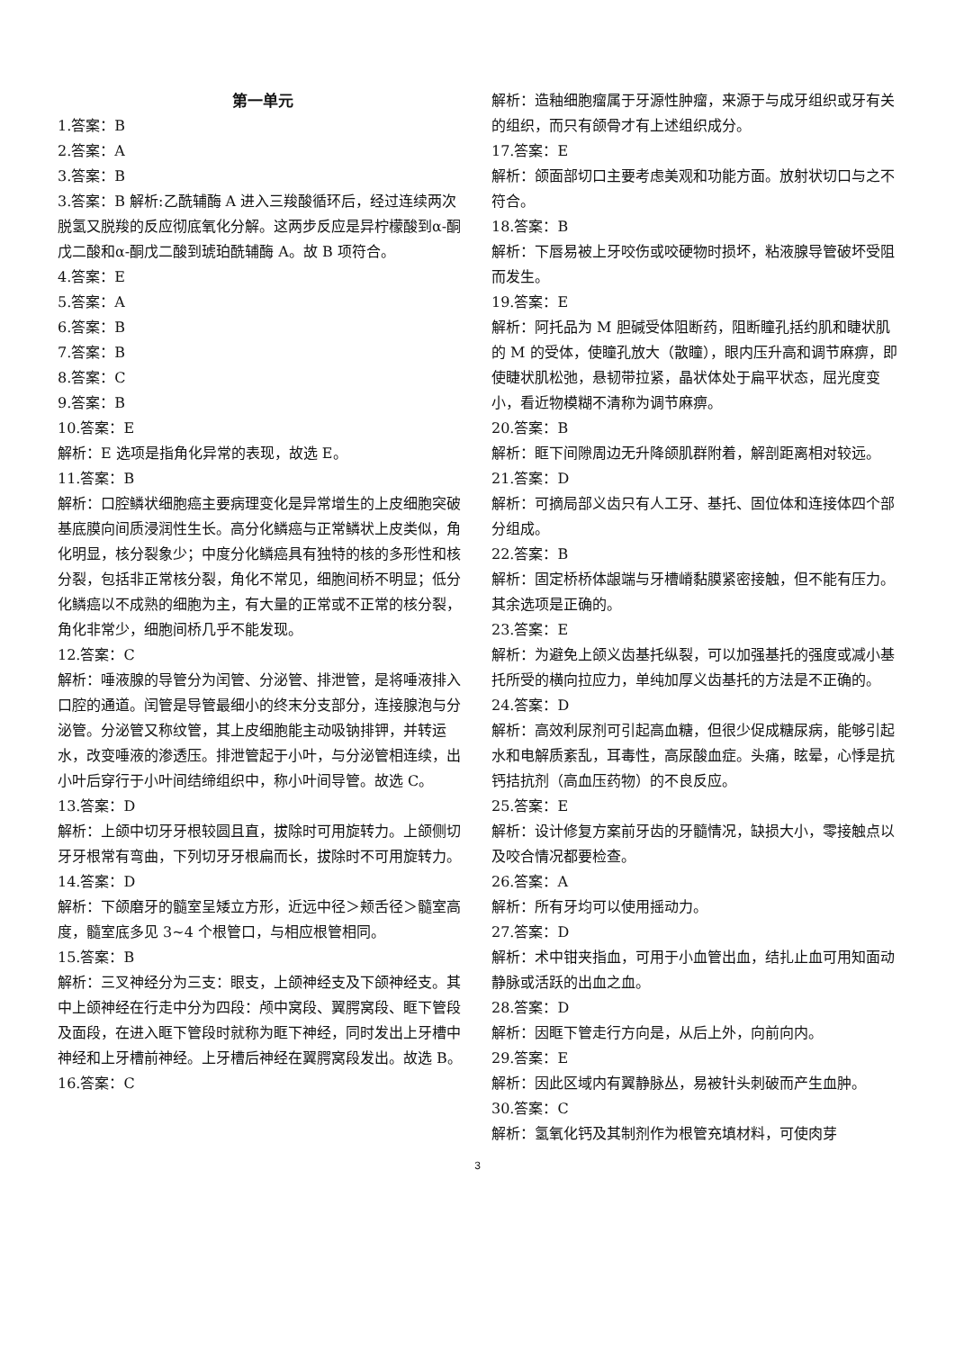第一单元
1.答案：B
2.答案：A
3.答案：B
3.答案：B 解析:乙酰辅酶 A 进入三羧酸循环后，经过连续两次脱氢又脱羧的反应彻底氧化分解。这两步反应是异柠檬酸到α-酮戊二酸和α-酮戊二酸到琥珀酰辅酶 A。故 B 项符合。
4.答案：E
5.答案：A
6.答案：B
7.答案：B
8.答案：C
9.答案：B
10.答案：E
解析：E 选项是指角化异常的表现，故选 E。
11.答案：B
解析：口腔鳞状细胞癌主要病理变化是异常增生的上皮细胞突破基底膜向间质浸润性生长。高分化鳞癌与正常鳞状上皮类似，角化明显，核分裂象少；中度分化鳞癌具有独特的核的多形性和核分裂，包括非正常核分裂，角化不常见，细胞间桥不明显；低分化鳞癌以不成熟的细胞为主，有大量的正常或不正常的核分裂，角化非常少，细胞间桥几乎不能发现。
12.答案：C
解析：唾液腺的导管分为闰管、分泌管、排泄管，是将唾液排入口腔的通道。闰管是导管最细小的终末分支部分，连接腺泡与分泌管。分泌管又称纹管，其上皮细胞能主动吸钠排钾，并转运水，改变唾液的渗透压。排泄管起于小叶，与分泌管相连续，出小叶后穿行于小叶间结缔组织中，称小叶间导管。故选 C。
13.答案：D
解析：上颌中切牙牙根较圆且直，拔除时可用旋转力。上颌侧切牙牙根常有弯曲，下列切牙牙根扁而长，拔除时不可用旋转力。
14.答案：D
解析：下颌磨牙的髓室呈矮立方形，近远中径＞颊舌径＞髓室高度，髓室底多见 3~4 个根管口，与相应根管相同。
15.答案：B
解析：三叉神经分为三支：眼支，上颌神经支及下颌神经支。其中上颌神经在行走中分为四段：颅中窝段、翼腭窝段、眶下管段及面段，在进入眶下管段时就称为眶下神经，同时发出上牙槽中神经和上牙槽前神经。上牙槽后神经在翼腭窝段发出。故选 B。
16.答案：C
解析：造釉细胞瘤属于牙源性肿瘤，来源于与成牙组织或牙有关的组织，而只有颌骨才有上述组织成分。
17.答案：E
解析：颌面部切口主要考虑美观和功能方面。放射状切口与之不符合。
18.答案：B
解析：下唇易被上牙咬伤或咬硬物时损坏，粘液腺导管破坏受阻而发生。
19.答案：E
解析：阿托品为 M 胆碱受体阻断药，阻断瞳孔括约肌和睫状肌的 M 的受体，使瞳孔放大（散瞳），眼内压升高和调节麻痹，即使睫状肌松弛，悬韧带拉紧，晶状体处于扁平状态，屈光度变小，看近物模糊不清称为调节麻痹。
20.答案：B
解析：眶下间隙周边无升降颌肌群附着，解剖距离相对较远。
21.答案：D
解析：可摘局部义齿只有人工牙、基托、固位体和连接体四个部分组成。
22.答案：B
解析：固定桥桥体龈端与牙槽嵴黏膜紧密接触，但不能有压力。其余选项是正确的。
23.答案：E
解析：为避免上颌义齿基托纵裂，可以加强基托的强度或减小基托所受的横向拉应力，单纯加厚义齿基托的方法是不正确的。
24.答案：D
解析：高效利尿剂可引起高血糖，但很少促成糖尿病，能够引起水和电解质紊乱，耳毒性，高尿酸血症。头痛，眩晕，心悸是抗钙拮抗剂（高血压药物）的不良反应。
25.答案：E
解析：设计修复方案前牙齿的牙髓情况，缺损大小，零接触点以及咬合情况都要检查。
26.答案：A
解析：所有牙均可以使用摇动力。
27.答案：D
解析：术中钳夹指血，可用于小血管出血，结扎止血可用知面动静脉或活跃的出血之血。
28.答案：D
解析：因眶下管走行方向是，从后上外，向前向内。
29.答案：E
解析：因此区域内有翼静脉丛，易被针头刺破而产生血肿。
30.答案：C
解析：氢氧化钙及其制剂作为根管充填材料，可使肉芽
3